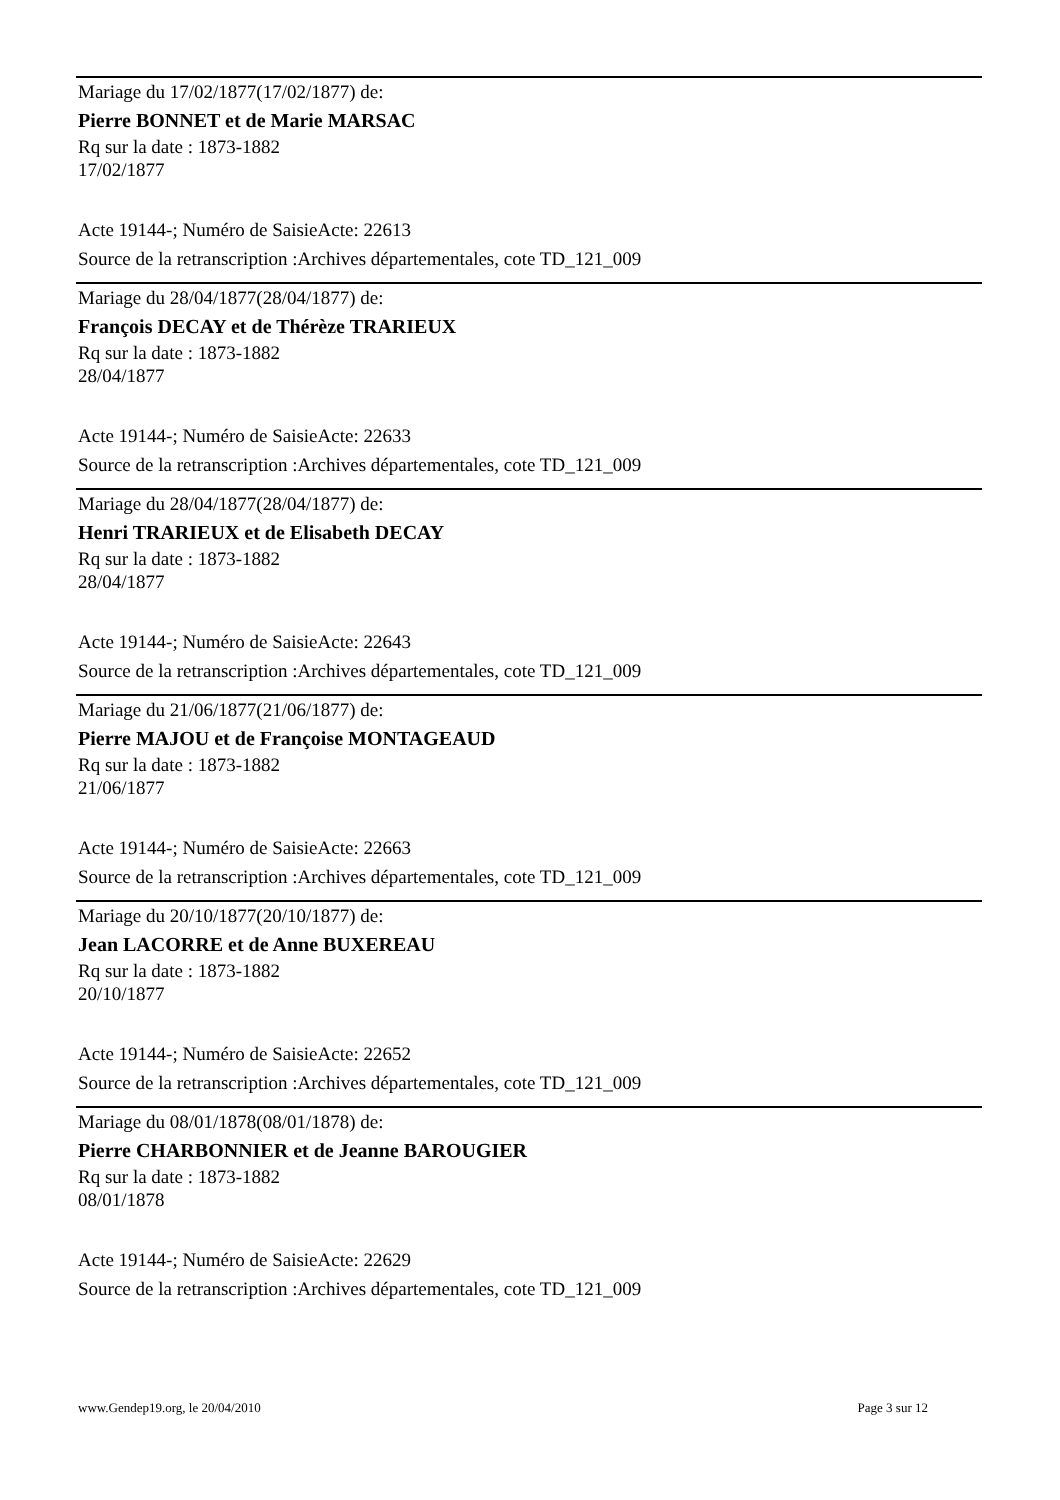Mariage du 17/02/1877(17/02/1877) de:
Pierre BONNET et de Marie MARSAC
Rq sur la date : 1873-1882
17/02/1877
Acte 19144-; Numéro de SaisieActe: 22613
Source de la retranscription :Archives départementales, cote TD_121_009
Mariage du 28/04/1877(28/04/1877) de:
François DECAY et de Thérèze TRARIEUX
Rq sur la date : 1873-1882
28/04/1877
Acte 19144-; Numéro de SaisieActe: 22633
Source de la retranscription :Archives départementales, cote TD_121_009
Mariage du 28/04/1877(28/04/1877) de:
Henri TRARIEUX et de Elisabeth DECAY
Rq sur la date : 1873-1882
28/04/1877
Acte 19144-; Numéro de SaisieActe: 22643
Source de la retranscription :Archives départementales, cote TD_121_009
Mariage du 21/06/1877(21/06/1877) de:
Pierre MAJOU et de Françoise MONTAGEAUD
Rq sur la date : 1873-1882
21/06/1877
Acte 19144-; Numéro de SaisieActe: 22663
Source de la retranscription :Archives départementales, cote TD_121_009
Mariage du 20/10/1877(20/10/1877) de:
Jean LACORRE et de Anne BUXEREAU
Rq sur la date : 1873-1882
20/10/1877
Acte 19144-; Numéro de SaisieActe: 22652
Source de la retranscription :Archives départementales, cote TD_121_009
Mariage du 08/01/1878(08/01/1878) de:
Pierre CHARBONNIER et de Jeanne BAROUGIER
Rq sur la date : 1873-1882
08/01/1878
Acte 19144-; Numéro de SaisieActe: 22629
Source de la retranscription :Archives départementales, cote TD_121_009
www.Gendep19.org, le 20/04/2010 Page 3 sur 12